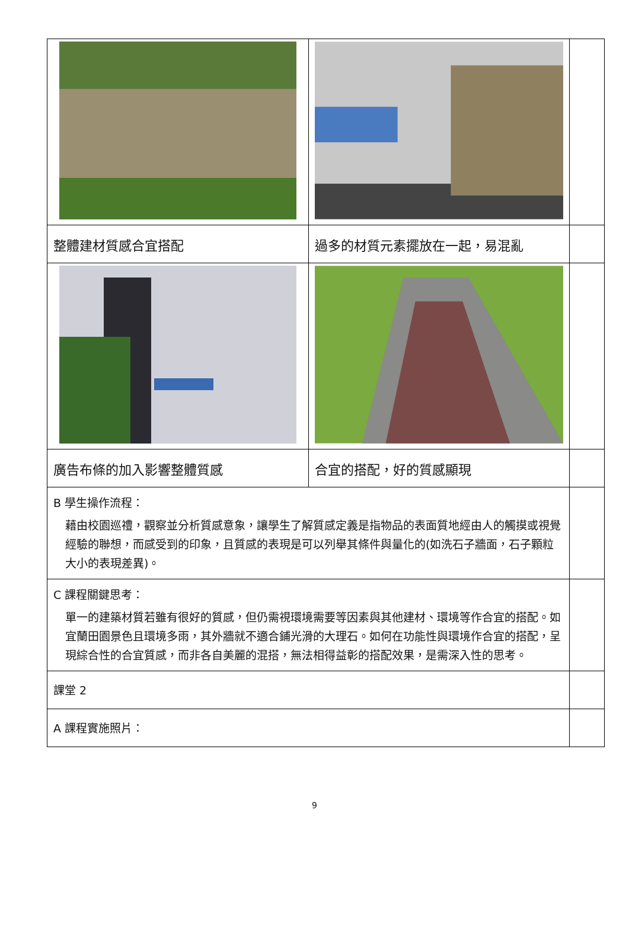| 整體建材質感合宜搭配 | 過多的材質元素擺放在一起，易混亂 | |
| 廣告布條的加入影響整體質感 | 合宜的搭配，好的質感顯現 | |
| B 學生操作流程： 藉由校園巡禮，觀察並分析質感意象，讓學生了解質感定義是指物品的表面質地經由人的觸摸或視覺經驗的聯想，而感受到的印象，且質感的表現是可以列舉其條件與量化的(如洗石子牆面，石子顆粒大小的表現差異)。 | | |
| C 課程關鍵思考： 單一的建築材質若雖有很好的質感，但仍需視環境需要等因素與其他建材、環境等作合宜的搭配。如宜蘭田園景色且環境多雨，其外牆就不適合鋪光滑的大理石。如何在功能性與環境作合宜的搭配，呈現綜合性的合宜質感，而非各自美麗的混搭，無法相得益彰的搭配效果，是需深入性的思考。 | | |
| 課堂 2 | | |
| A 課程實施照片： | | |
9